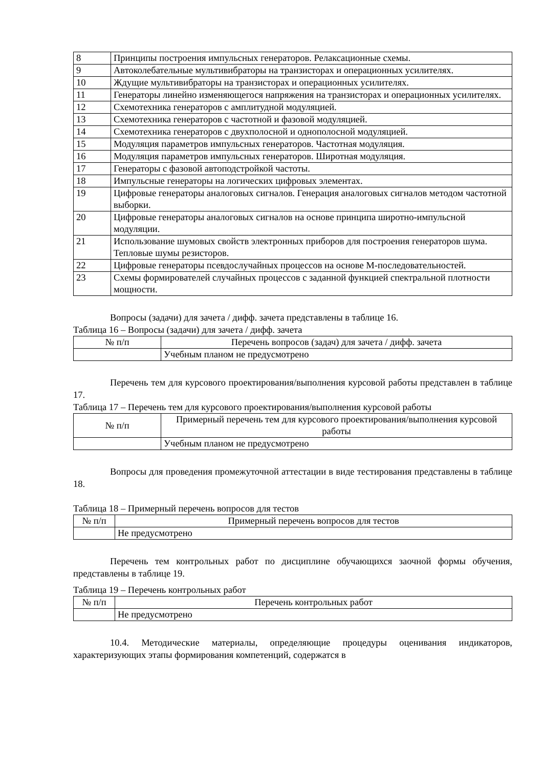| 8 | Принципы построения импульсных генераторов. Релаксационные схемы. |
| 9 | Автоколебательные мультивибраторы на транзисторах и операционных усилителях. |
| 10 | Ждущие мультивибраторы на транзисторах и операционных усилителях. |
| 11 | Генераторы линейно изменяющегося напряжения на транзисторах и операционных усилителях. |
| 12 | Схемотехника генераторов с амплитудной модуляцией. |
| 13 | Схемотехника генераторов с частотной и фазовой модуляцией. |
| 14 | Схемотехника генераторов с двухполосной и однополосной модуляцией. |
| 15 | Модуляция параметров импульсных генераторов. Частотная модуляция. |
| 16 | Модуляция параметров импульсных генераторов. Широтная модуляция. |
| 17 | Генераторы с фазовой автоподстройкой частоты. |
| 18 | Импульсные генераторы на логических цифровых элементах. |
| 19 | Цифровые генераторы аналоговых сигналов. Генерация аналоговых сигналов методом частотной выборки. |
| 20 | Цифровые генераторы аналоговых сигналов на основе принципа широтно-импульсной модуляции. |
| 21 | Использование шумовых свойств электронных приборов для построения генераторов шума. Тепловые шумы резисторов. |
| 22 | Цифровые генераторы псевдослучайных процессов на основе М-последовательностей. |
| 23 | Схемы формирователей случайных процессов с заданной функцией спектральной плотности мощности. |
Вопросы (задачи) для зачета / дифф. зачета представлены в таблице 16.
Таблица 16 – Вопросы (задачи) для зачета / дифф. зачета
| № п/п | Перечень вопросов (задач) для зачета / дифф. зачета |
| --- | --- |
| | Учебным планом не предусмотрено |
Перечень тем для курсового проектирования/выполнения курсовой работы представлен в таблице 17.
Таблица 17 – Перечень тем для курсового проектирования/выполнения курсовой работы
| № п/п | Примерный перечень тем для курсового проектирования/выполнения курсовой работы |
| --- | --- |
| | Учебным планом не предусмотрено |
Вопросы для проведения промежуточной аттестации в виде тестирования представлены в таблице 18.
Таблица 18 – Примерный перечень вопросов для тестов
| № п/п | Примерный перечень вопросов для тестов |
| --- | --- |
| | Не предусмотрено |
Перечень тем контрольных работ по дисциплине обучающихся заочной формы обучения, представлены в таблице 19.
Таблица 19 – Перечень контрольных работ
| № п/п | Перечень контрольных работ |
| --- | --- |
| | Не предусмотрено |
10.4. Методические материалы, определяющие процедуры оценивания индикаторов, характеризующих этапы формирования компетенций, содержатся в